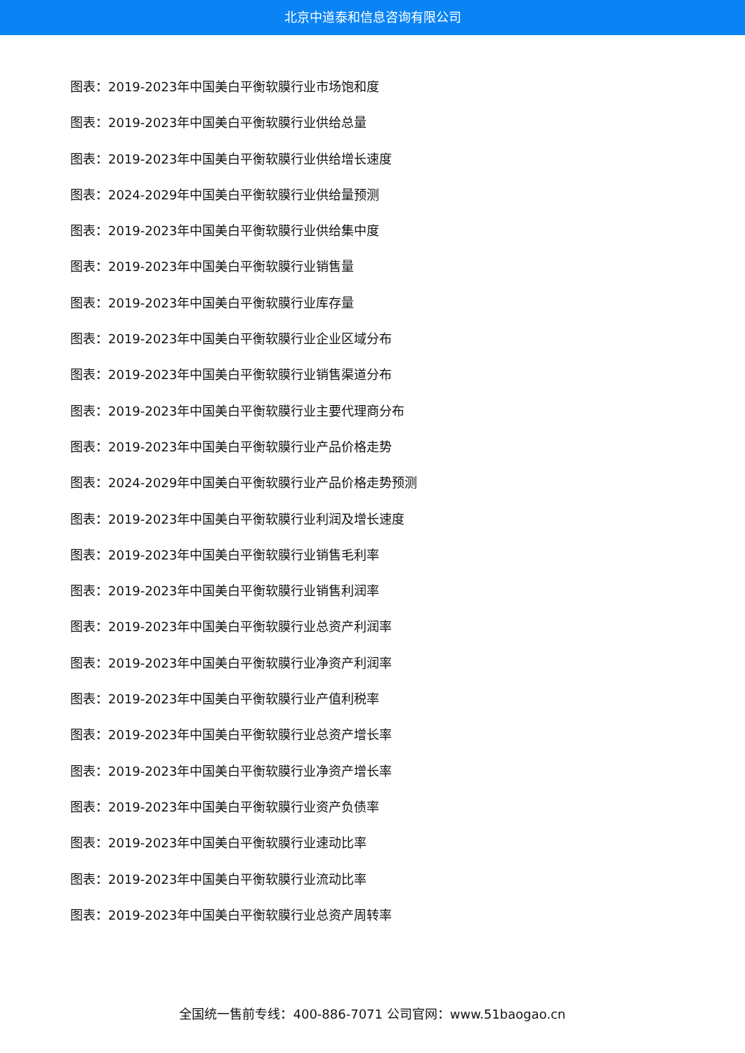北京中道泰和信息咨询有限公司
图表：2019-2023年中国美白平衡软膜行业市场饱和度
图表：2019-2023年中国美白平衡软膜行业供给总量
图表：2019-2023年中国美白平衡软膜行业供给增长速度
图表：2024-2029年中国美白平衡软膜行业供给量预测
图表：2019-2023年中国美白平衡软膜行业供给集中度
图表：2019-2023年中国美白平衡软膜行业销售量
图表：2019-2023年中国美白平衡软膜行业库存量
图表：2019-2023年中国美白平衡软膜行业企业区域分布
图表：2019-2023年中国美白平衡软膜行业销售渠道分布
图表：2019-2023年中国美白平衡软膜行业主要代理商分布
图表：2019-2023年中国美白平衡软膜行业产品价格走势
图表：2024-2029年中国美白平衡软膜行业产品价格走势预测
图表：2019-2023年中国美白平衡软膜行业利润及增长速度
图表：2019-2023年中国美白平衡软膜行业销售毛利率
图表：2019-2023年中国美白平衡软膜行业销售利润率
图表：2019-2023年中国美白平衡软膜行业总资产利润率
图表：2019-2023年中国美白平衡软膜行业净资产利润率
图表：2019-2023年中国美白平衡软膜行业产值利税率
图表：2019-2023年中国美白平衡软膜行业总资产增长率
图表：2019-2023年中国美白平衡软膜行业净资产增长率
图表：2019-2023年中国美白平衡软膜行业资产负债率
图表：2019-2023年中国美白平衡软膜行业速动比率
图表：2019-2023年中国美白平衡软膜行业流动比率
图表：2019-2023年中国美白平衡软膜行业总资产周转率
全国统一售前专线：400-886-7071 公司官网：www.51baogao.cn